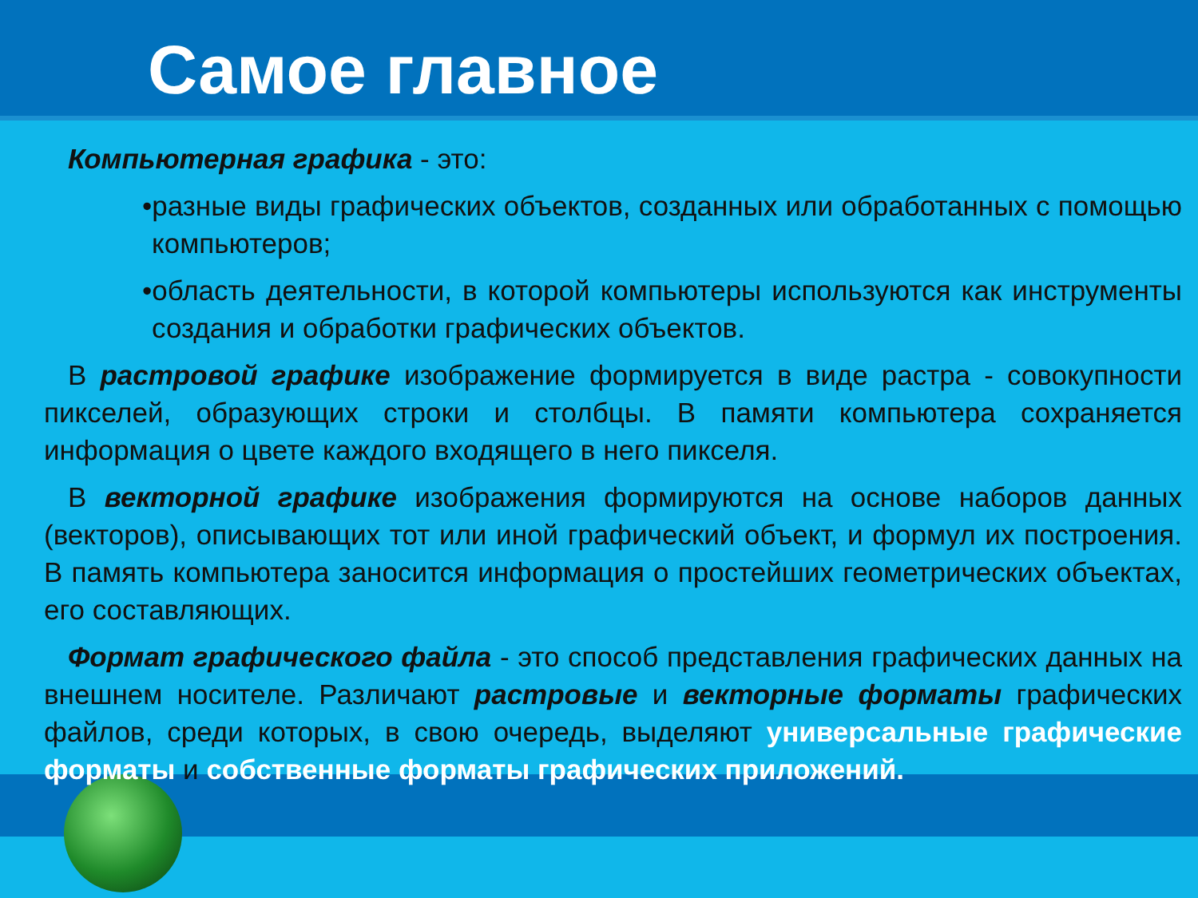Самое главное
Компьютерная графика - это:
•разные виды графических объектов, созданных или обработанных с помощью компьютеров;
•область деятельности, в которой компьютеры используются как инструменты создания и обработки графических объектов.
В растровой графике изображение формируется в виде растра - совокупности пикселей, образующих строки и столбцы. В памяти компьютера сохраняется информация о цвете каждого входящего в него пикселя.
В векторной графике изображения формируются на основе наборов данных (векторов), описывающих тот или иной графический объект, и формул их построения. В память компьютера заносится информация о простейших геометрических объектах, его составляющих.
Формат графического файла - это способ представления графических данных на внешнем носителе. Различают растровые и векторные форматы графических файлов, среди которых, в свою очередь, выделяют универсальные графические форматы и собственные форматы графических приложений.